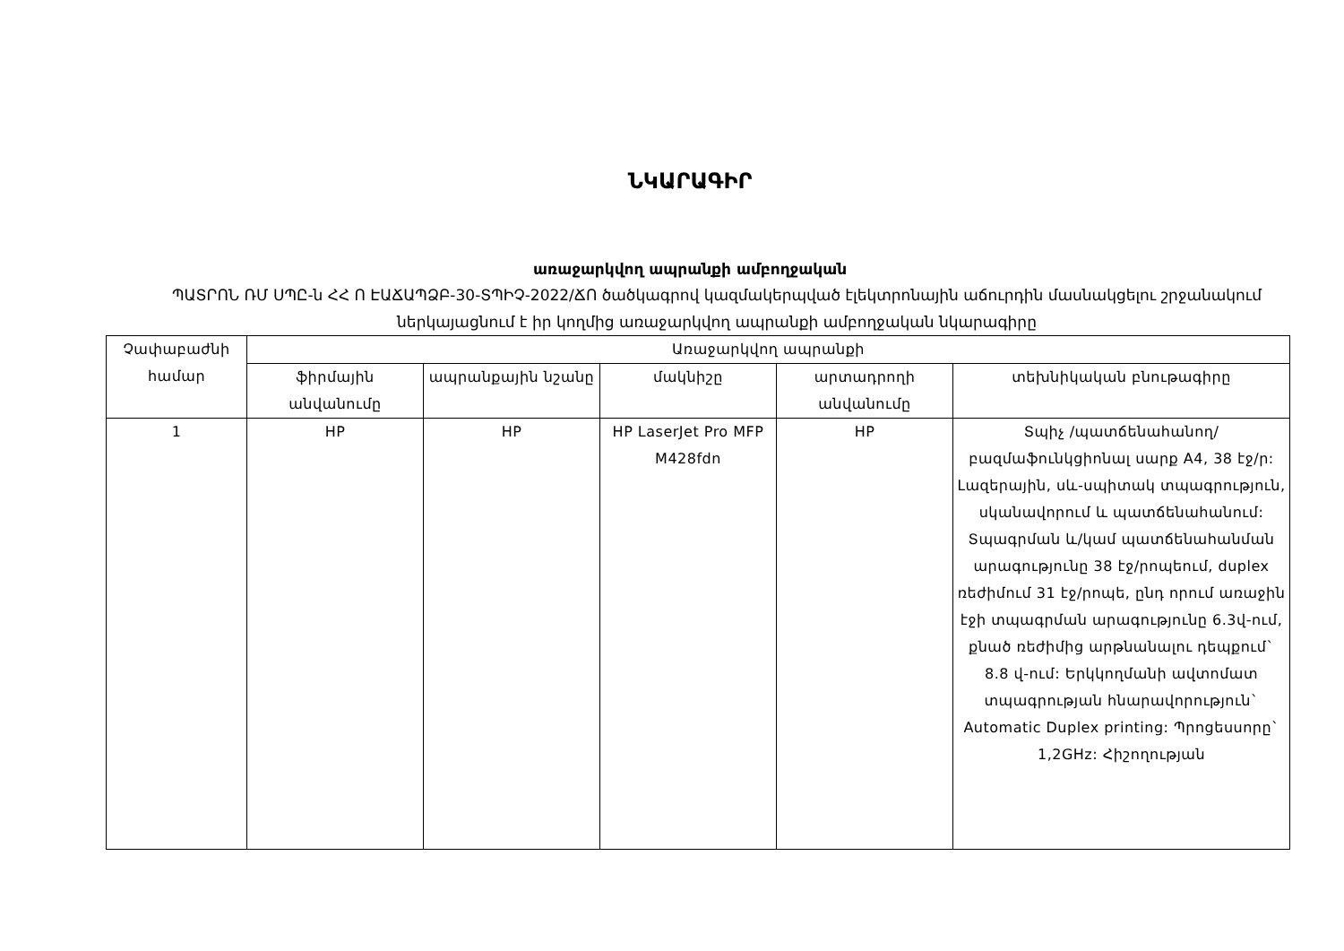ՆԿԱՐԱԳԻՐ
առաջարկվող ապրանքի ամբողջական
ՊԱՏՐՈՆ ՌՄ ՍՊԸ-ն ՀՀ Ո ԷԱՃԱՊՁԲ-30-ՏՊԻՉ-2022/ՃՈ ծածկագրով կազմակերպված էլեկտրոնային աճուրդին մասնակցելու շրջանակում ներկայացնում է իր կողմից առաջարկվող ապրանքի ամբողջական նկարագիրը
| Չափաբաժնի համար | Առաջարկվող ապրանքի | | | | |
| --- | --- | --- | --- | --- | --- |
| | ֆիրմային անվանումը | ապրանքային նշանը | մակնիշը | արտադրողի անվանումը | տեխնիկական բնութագիրը |
| 1 | HP | HP | HP LaserJet Pro MFP M428fdn | HP | Տպիչ /պատճենահանող/ բազմաֆունկցիոնալ սարք A4, 38 էջ/ր: Լազերային, սև-սպիտակ տպագրություն, սկանավորում և պատճենահանում: Տպագրման և/կամ պատճենահանման արագությունը 38 էջ/րոպեում, duplex ռեժիմում 31 էջ/րոպե, ընդ որում առաջին էջի տպագրման արագությունը 6.3վ-ում, քնած ռեժիմից արթնանալու դեպքում` 8.8 վ-ում: Երկկողմանի ավտոմատ տպագրության հնարավորություն` Automatic Duplex printing: Պրոցեսսորը` 1,2GHz: Հիշողության |